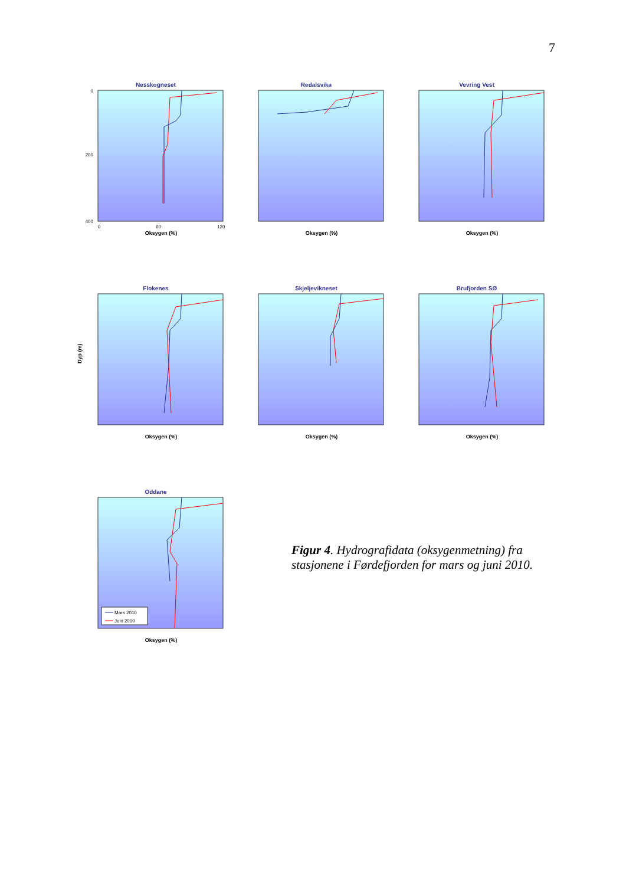7
Nesskogneset
0
200
400
0
60
120
Oksygen (%)
Redalsvika
Oksygen (%)
Vevring Vest
Oksygen (%)
Flokenes
Dyp (m)
Oksygen (%)
Skjeljevikneset
Oksygen (%)
Brufjorden SØ
Oksygen (%)
Oddane
Oksygen (%)
Mars 2010
Juni 2010
Figur 4. Hydrografidata (oksygenmetning) fra stasjonene i Førdefjorden for mars og juni 2010.